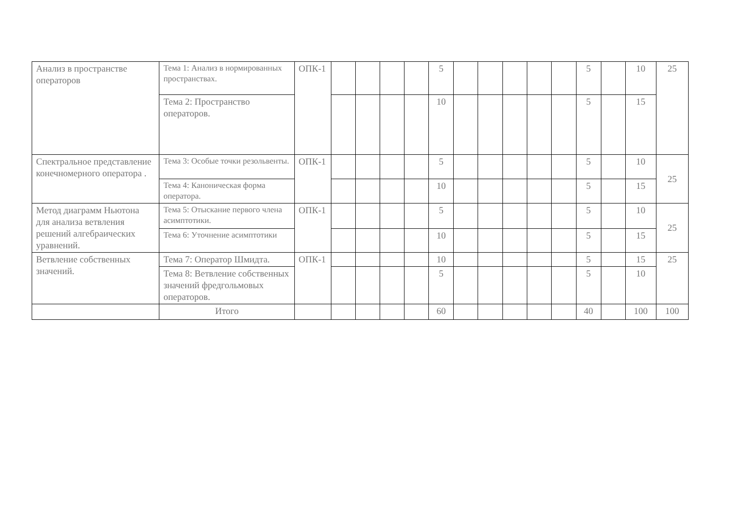| Анализ в пространстве операторов | Тема 1: Анализ в нормированных пространствах. | ОПК-1 | | | | | 5 | | | | | | 5 | | 10 | 25 |
| | Тема 2: Пространство операторов. | | | | | | 10 | | | | | | 5 | | 15 | |
| Спектральное представление конечномерного оператора . | Тема 3: Особые точки резольвенты. | ОПК-1 | | | | | 5 | | | | | | 5 | | 10 | 25 |
| | Тема 4: Каноническая форма оператора. | | | | | | 10 | | | | | | 5 | | 15 | |
| Метод диаграмм Ньютона для анализа ветвления решений алгебраических уравнений. | Тема 5: Отыскание первого члена асимптотики. | ОПК-1 | | | | | 5 | | | | | | 5 | | 10 | 25 |
| | Тема 6: Уточнение асимптотики | | | | | | 10 | | | | | | 5 | | 15 | |
| Ветвление собственных значений. | Тема 7: Оператор Шмидта. | ОПК-1 | | | | | 10 | | | | | | 5 | | 15 | 25 |
| | Тема 8: Ветвление собственных значений фредгольмовых операторов. | | | | | | 5 | | | | | | 5 | | 10 | |
| | Итого | | | | | | 60 | | | | | | 40 | | 100 | 100 |